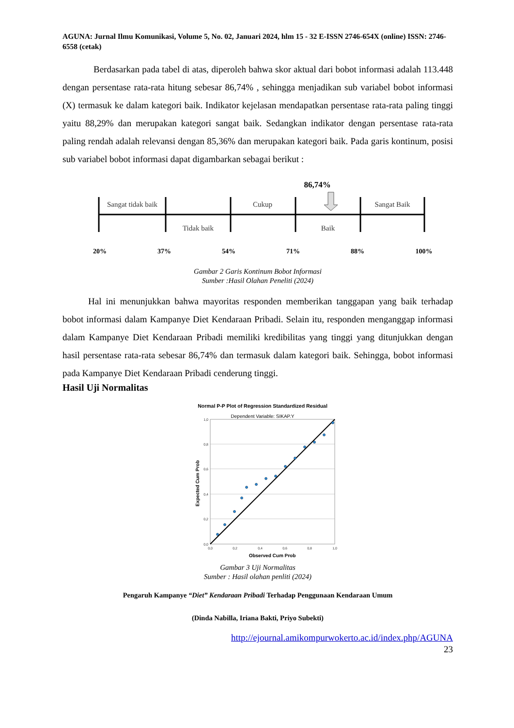AGUNA: Jurnal Ilmu Komunikasi, Volume 5, No. 02, Januari 2024, hlm 15 - 32 E-ISSN 2746-654X (online) ISSN: 2746-6558 (cetak)
Berdasarkan pada tabel di atas, diperoleh bahwa skor aktual dari bobot informasi adalah 113.448 dengan persentase rata-rata hitung sebesar 86,74% , sehingga menjadikan sub variabel bobot informasi (X) termasuk ke dalam kategori baik. Indikator kejelasan mendapatkan persentase rata-rata paling tinggi yaitu 88,29% dan merupakan kategori sangat baik. Sedangkan indikator dengan persentase rata-rata paling rendah adalah relevansi dengan 85,36% dan merupakan kategori baik. Pada garis kontinum, posisi sub variabel bobot informasi dapat digambarkan sebagai berikut :
86,74%
Sangat tidak baik
Tidak baik
Cukup
Baik
Sangat Baik
20%
37%
54%
71%
88%
100%
Gambar 2 Garis Kontinum Bobot Informasi
Sumber :Hasil Olahan Peneliti (2024)
Hal ini menunjukkan bahwa mayoritas responden memberikan tanggapan yang baik terhadap bobot informasi dalam Kampanye Diet Kendaraan Pribadi. Selain itu, responden menganggap informasi dalam Kampanye Diet Kendaraan Pribadi memiliki kredibilitas yang tinggi yang ditunjukkan dengan hasil persentase rata-rata sebesar 86,74% dan termasuk dalam kategori baik. Sehingga, bobot informasi pada Kampanye Diet Kendaraan Pribadi cenderung tinggi.
Hasil Uji Normalitas
Normal P-P Plot of Regression Standardized Residual
Dependent Variable: SIKAP.Y
1,0
0,8
0,6
0,4
0,2
0,0
0,0
0,2
0,4
0,6
0,8
1,0
Observed Cum Prob
Expected Cum Prob
Gambar 3 Uji Normalitas
Sumber : Hasil olahan penliti (2024)
Pengaruh Kampanye “Diet” Kendaraan Pribadi Terhadap Penggunaan Kendaraan Umum
(Dinda Nabilla, Iriana Bakti, Priyo Subekti)
http://ejournal.amikompurwokerto.ac.id/index.php/AGUNA
23